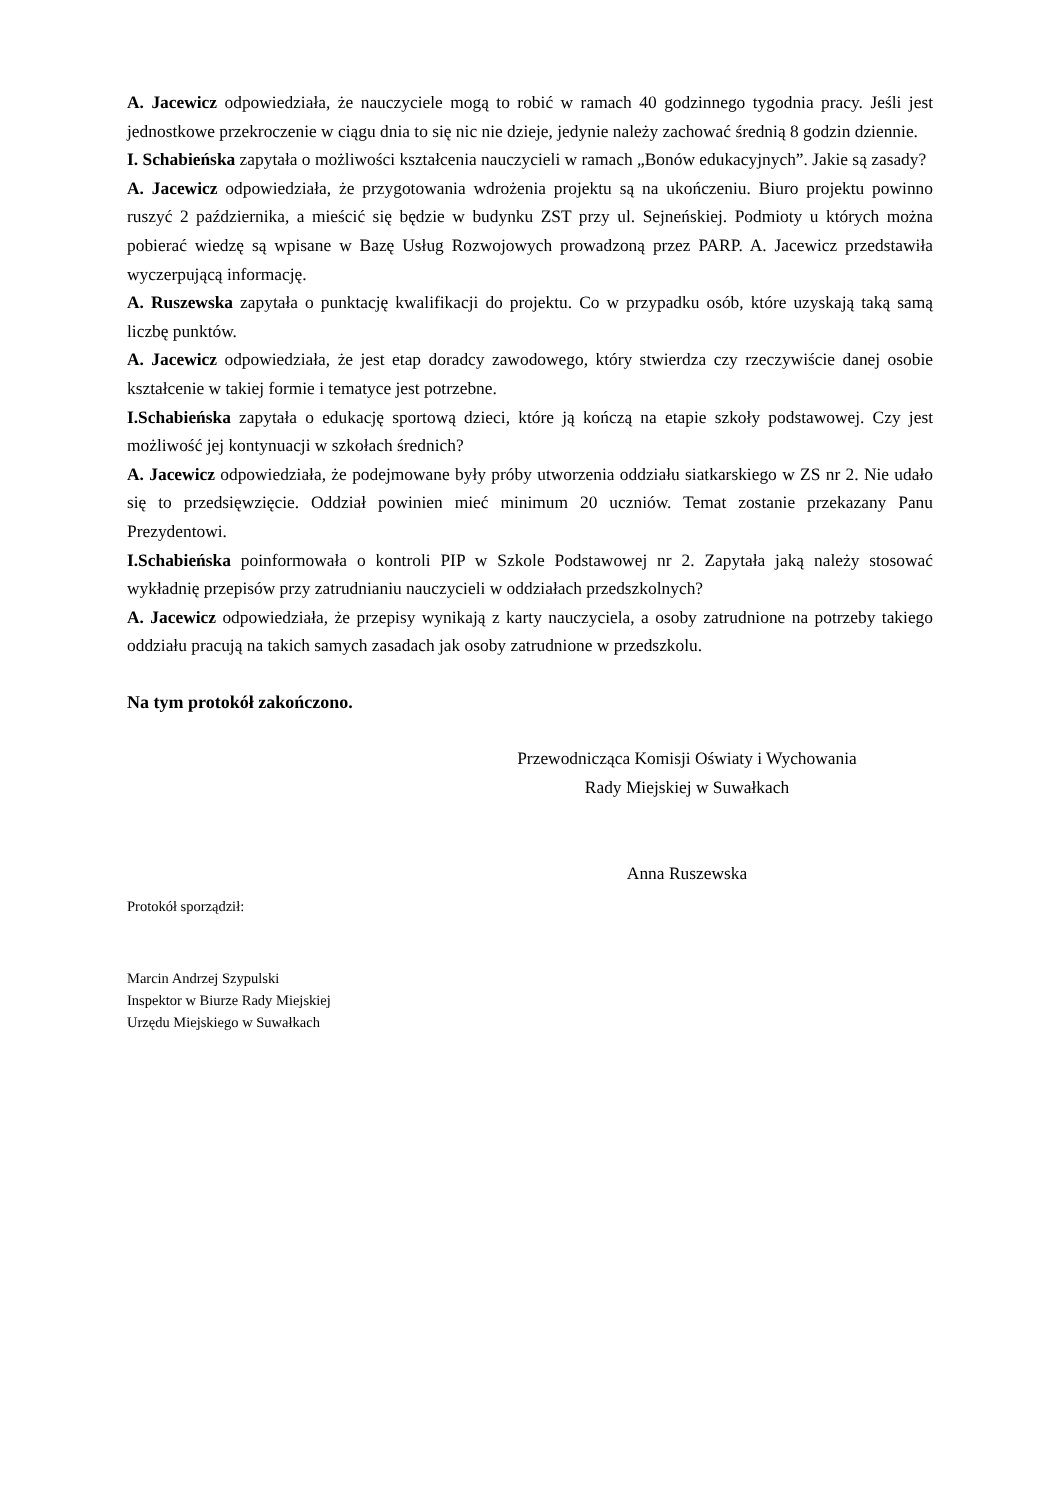A. Jacewicz odpowiedziała, że nauczyciele mogą to robić w ramach 40 godzinnego tygodnia pracy. Jeśli jest jednostkowe przekroczenie w ciągu dnia to się nic nie dzieje, jedynie należy zachować średnią 8 godzin dziennie.
I. Schabieńska zapytała o możliwości kształcenia nauczycieli w ramach „Bonów edukacyjnych”. Jakie są zasady?
A. Jacewicz odpowiedziała, że przygotowania wdrożenia projektu są na ukończeniu. Biuro projektu powinno ruszyć 2 października, a mieścić się będzie w budynku ZST przy ul. Sejneńskiej. Podmioty u których można pobierać wiedzę są wpisane w Bazę Usług Rozwojowych prowadzoną przez PARP. A. Jacewicz przedstawiła wyczerpującą informację.
A. Ruszewska zapytała o punktację kwalifikacji do projektu. Co w przypadku osób, które uzyskają taką samą liczbę punktów.
A. Jacewicz odpowiedziała, że jest etap doradcy zawodowego, który stwierdza czy rzeczywiście danej osobie kształcenie w takiej formie i tematyce jest potrzebne.
I.Schabieńska zapytała o edukację sportową dzieci, które ją kończą na etapie szkoły podstawowej. Czy jest możliwość jej kontynuacji w szkołach średnich?
A. Jacewicz odpowiedziała, że podejmowane były próby utworzenia oddziału siatkarskiego w ZS nr 2. Nie udało się to przedsięwzięcie. Oddział powinien mieć minimum 20 uczniów. Temat zostanie przekazany Panu Prezydentowi.
I.Schabieńska poinformowała o kontroli PIP w Szkole Podstawowej nr 2. Zapytała jaką należy stosować wykładnię przepisów przy zatrudnianiu nauczycieli w oddziałach przedszkolnych?
A. Jacewicz odpowiedziała, że przepisy wynikają z karty nauczyciela, a osoby zatrudnione na potrzeby takiego oddziału pracują na takich samych zasadach jak osoby zatrudnione w przedszkolu.
Na tym protokół zakończono.
Przewodnicząca Komisji Oświaty i Wychowania
Rady Miejskiej w Suwałkach
Anna Ruszewska
Protokół sporządził:
Marcin Andrzej Szypulski
Inspektor w Biurze Rady Miejskiej
Urzędu Miejskiego w Suwałkach